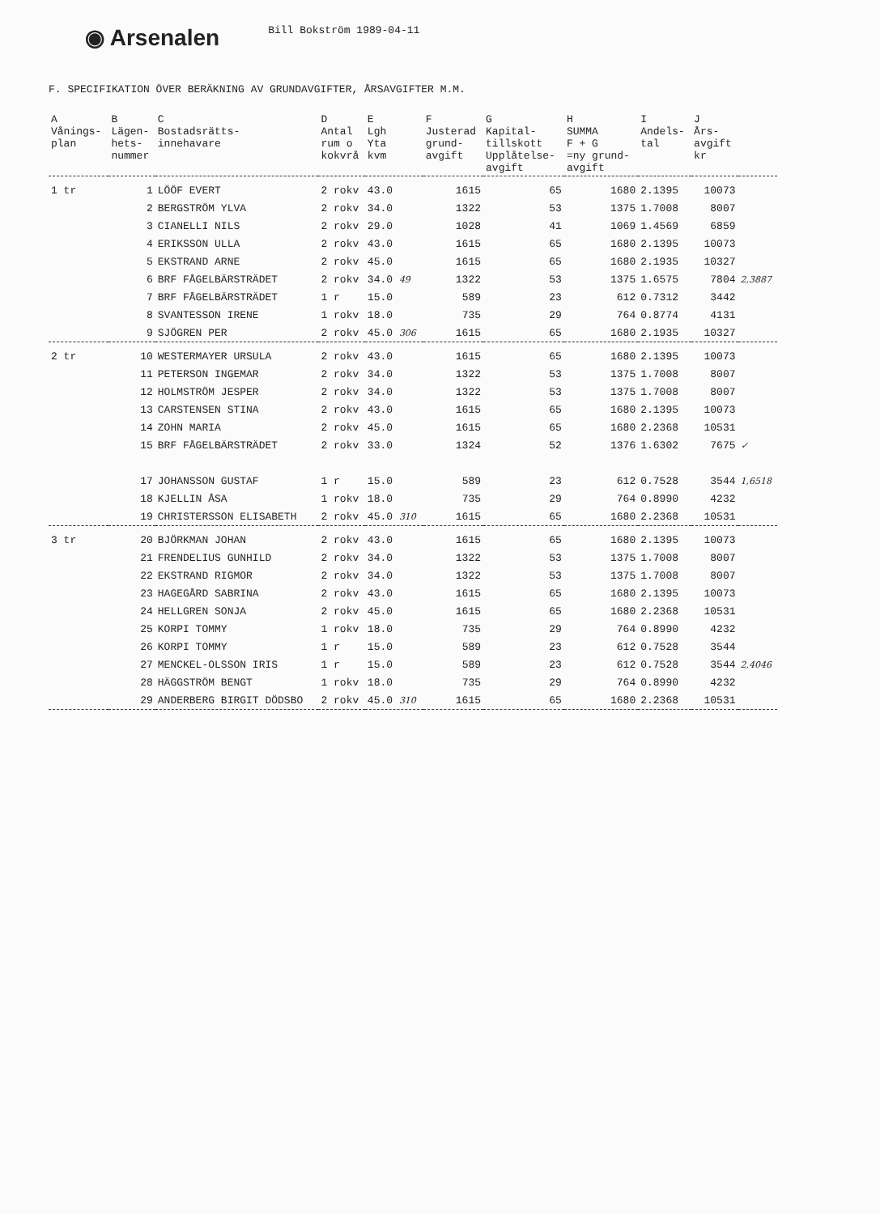◉ Arsenalen
Bill Bokström 1989-04-11
F. SPECIFIKATION ÖVER BERÄKNING AV GRUNDAVGIFTER, ÅRSAVGIFTER M.M.
| A Vånings- plan | B Lägen- hets- nummer | C Bostadsrätts- innehavare | D Antal rum o kokvrå | E Lgh Yta kvm | F Justerad grund- avgift | G Kapital- tillskott Upplåtelse- avgift | H SUMMA F + G =ny grund- avgift | I Andels- tal | J Års- avgift kr | |
| --- | --- | --- | --- | --- | --- | --- | --- | --- | --- | --- |
| 1 tr | 1 | LÖÖF EVERT | 2 rokv | 43.0 | 1615 | 65 | 1680 | 2.1395 | 10073 | |
| | 2 | BERGSTRÖM YLVA | 2 rokv | 34.0 | 1322 | 53 | 1375 | 1.7008 | 8007 | |
| | 3 | CIANELLI NILS | 2 rokv | 29.0 | 1028 | 41 | 1069 | 1.4569 | 6859 | |
| | 4 | ERIKSSON ULLA | 2 rokv | 43.0 | 1615 | 65 | 1680 | 2.1395 | 10073 | |
| | 5 | EKSTRAND ARNE | 2 rokv | 45.0 | 1615 | 65 | 1680 | 2.1935 | 10327 | |
| | 6 | BRF FÅGELBÄRSTRÄDET | 2 rokv | 34.0 49 | 1322 | 53 | 1375 | 1.6575 | 7804 | 2,3887 |
| | 7 | BRF FÅGELBÄRSTRÄDET | 1 r | 15.0 | 589 | 23 | 612 | 0.7312 | 3442 | |
| | 8 | SVANTESSON IRENE | 1 rokv | 18.0 | 735 | 29 | 764 | 0.8774 | 4131 | |
| | 9 | SJÖGREN PER | 2 rokv | 45.0 306 | 1615 | 65 | 1680 | 2.1935 | 10327 | |
| 2 tr | 10 | WESTERMAYER URSULA | 2 rokv | 43.0 | 1615 | 65 | 1680 | 2.1395 | 10073 | |
| | 11 | PETERSON INGEMAR | 2 rokv | 34.0 | 1322 | 53 | 1375 | 1.7008 | 8007 | |
| | 12 | HOLMSTRÖM JESPER | 2 rokv | 34.0 | 1322 | 53 | 1375 | 1.7008 | 8007 | |
| | 13 | CARSTENSEN STINA | 2 rokv | 43.0 | 1615 | 65 | 1680 | 2.1395 | 10073 | |
| | 14 | ZOHN MARIA | 2 rokv | 45.0 | 1615 | 65 | 1680 | 2.2368 | 10531 | |
| | 15 | BRF FÅGELBÄRSTRÄDET | 2 rokv | 33.0 | 1324 | 52 | 1376 | 1.6302 | 7675 | ✓ |
| | 17 | JOHANSSON GUSTAF | 1 r | 15.0 | 589 | 23 | 612 | 0.7528 | 3544 | 1,6518 |
| | 18 | KJELLIN ÅSA | 1 rokv | 18.0 | 735 | 29 | 764 | 0.8990 | 4232 | |
| | 19 | CHRISTERSSON ELISABETH | 2 rokv | 45.0 310 | 1615 | 65 | 1680 | 2.2368 | 10531 | |
| 3 tr | 20 | BJÖRKMAN JOHAN | 2 rokv | 43.0 | 1615 | 65 | 1680 | 2.1395 | 10073 | |
| | 21 | FRENDELIUS GUNHILD | 2 rokv | 34.0 | 1322 | 53 | 1375 | 1.7008 | 8007 | |
| | 22 | EKSTRAND RIGMOR | 2 rokv | 34.0 | 1322 | 53 | 1375 | 1.7008 | 8007 | |
| | 23 | HAGEGÅRD SABRINA | 2 rokv | 43.0 | 1615 | 65 | 1680 | 2.1395 | 10073 | |
| | 24 | HELLGREN SONJA | 2 rokv | 45.0 | 1615 | 65 | 1680 | 2.2368 | 10531 | |
| | 25 | KORPI TOMMY | 1 rokv | 18.0 | 735 | 29 | 764 | 0.8990 | 4232 | |
| | 26 | KORPI TOMMY | 1 r | 15.0 | 589 | 23 | 612 | 0.7528 | 3544 | |
| | 27 | MENCKEL-OLSSON IRIS | 1 r | 15.0 | 589 | 23 | 612 | 0.7528 | 3544 | 2,4046 |
| | 28 | HÄGGSTRÖM BENGT | 1 rokv | 18.0 | 735 | 29 | 764 | 0.8990 | 4232 | |
| | 29 | ANDERBERG BIRGIT DÖDSBO | 2 rokv | 45.0 310 | 1615 | 65 | 1680 | 2.2368 | 10531 | |